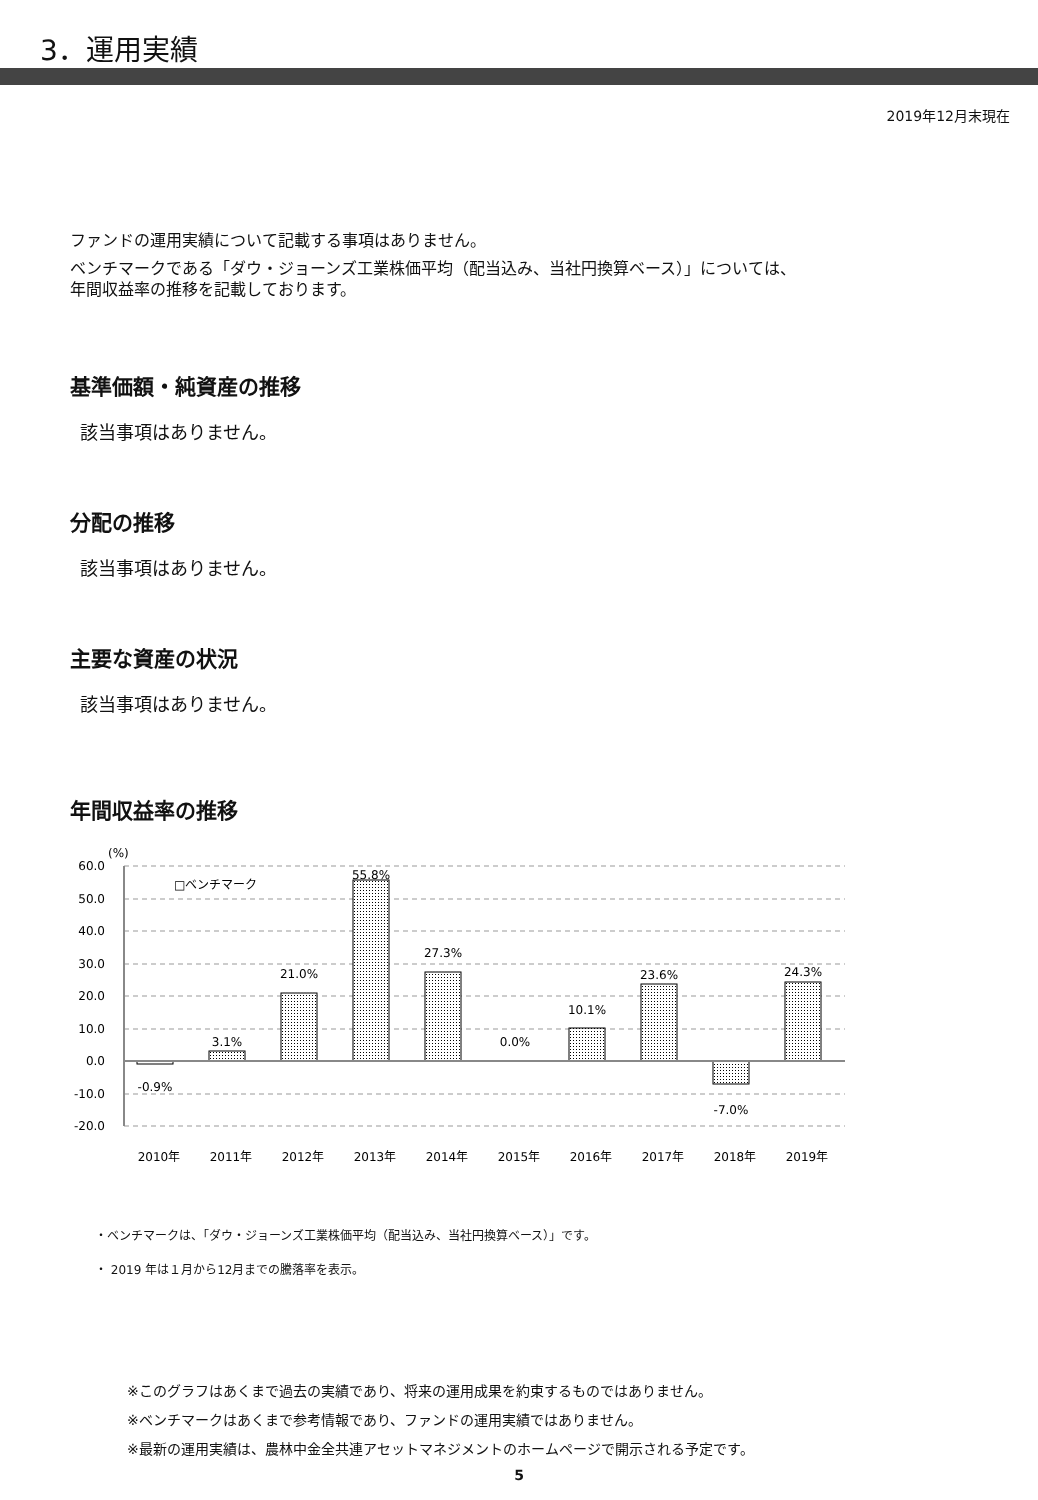3．運用実績
2019年12月末現在
ファンドの運用実績について記載する事項はありません。
ベンチマークである「ダウ・ジョーンズ工業株価平均（配当込み、当社円換算ベース）」については、
年間収益率の推移を記載しております。
基準価額・純資産の推移
該当事項はありません。
分配の推移
該当事項はありません。
主要な資産の状況
該当事項はありません。
年間収益率の推移
60.0
50.0
40.0
30.0
20.0
10.0
0.0
-10.0
-20.0
(%)
□ベンチマーク
-0.9%
3.1%
21.0%
55.8%
27.3%
0.0%
10.1%
23.6%
-7.0%
24.3%
2010年
2011年
2012年
2013年
2014年
2015年
2016年
2017年
2018年
2019年
・ベンチマークは、「ダウ・ジョーンズ工業株価平均（配当込み、当社円換算ベース）」です。
・ 2019 年は１月から12月までの騰落率を表示。
※このグラフはあくまで過去の実績であり、将来の運用成果を約束するものではありません。
※ベンチマークはあくまで参考情報であり、ファンドの運用実績ではありません。
※最新の運用実績は、農林中金全共連アセットマネジメントのホームページで開示される予定です。
5